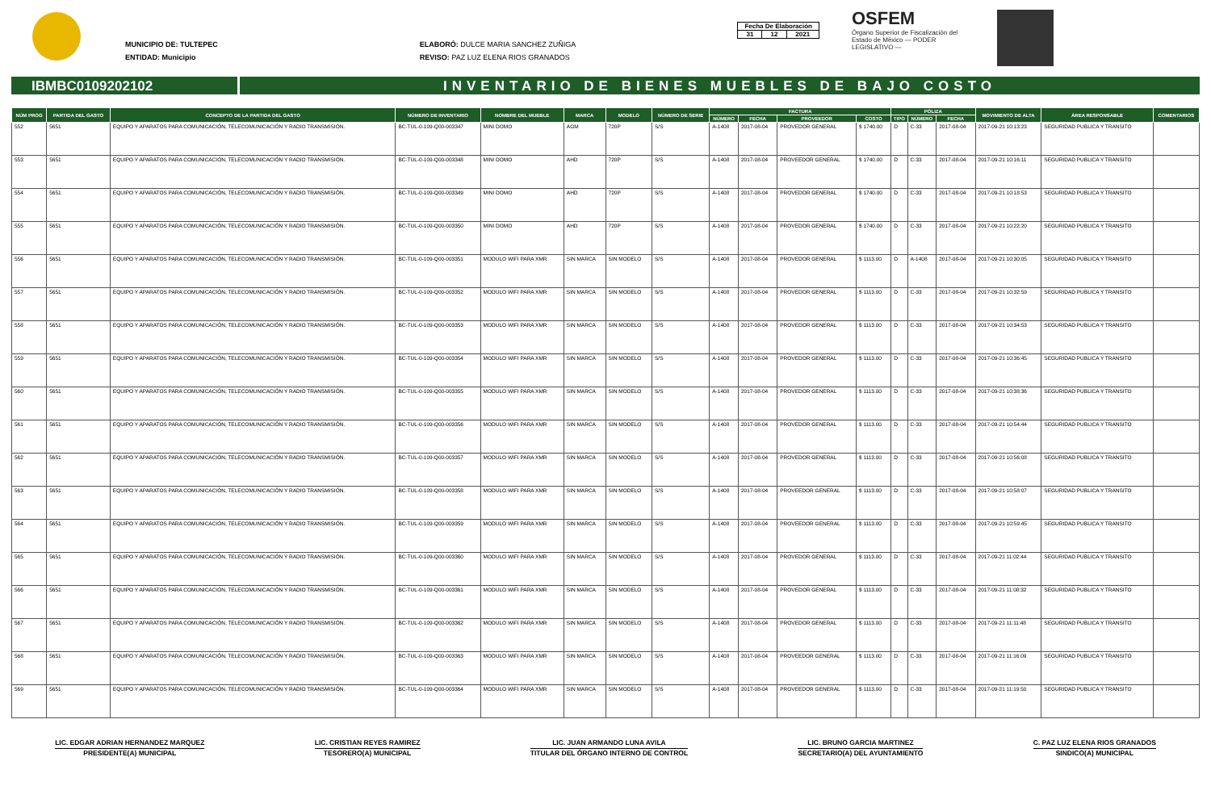MUNICIPIO DE: TULTEPEC
ENTIDAD: Municipio
ELABORÓ: DULCE MARIA SANCHEZ ZUÑIGA
REVISO: PAZ LUZ ELENA RIOS GRANADOS
| Fecha De Elaboración | | |
| 31 | 12 | 2021 |
OSFEM
Órgano Superior de Fiscalización del Estado de México — PODER LEGISLATIVO —
IBMBC0109202102 INVENTARIO DE BIENES MUEBLES DE BAJO COSTO
| NÚM PROG | PARTIDA DEL GASTO | CONCEPTO DE LA PARTIDA DEL GASTO | NÚMERO DE INVENTARIO | NOMBRE DEL MUEBLE | MARCA | MODELO | NÚMERO DE SERIE | FACTURA | | | | PÓLIZA | | | MOVIMIENTO DE ALTA | ÁREA RESPONSABLE | COMENTARIOS |
| --- | --- | --- | --- | --- | --- | --- | --- | --- | --- | --- | --- | --- | --- | --- | --- | --- | --- |
| | | | | | | | | NÚMERO | FECHA | PROVEEDOR | COSTO | TIPO | NÚMERO | FECHA | | | |
| 552 | 5651 | EQUIPO Y APARATOS PARA COMUNICACIÓN, TELECOMUNICACIÓN Y RADIO TRANSMISIÓN. | BC-TUL-0-109-Q00-003347 | MINI DOMO | AGM | 720P | S/S | A-1408 | 2017-08-04 | PROVEDOR GENERAL | $ 1740.00 | D | C-33 | 2017-08-04 | 2017-09-21 10:13:23 | SEGURIDAD PUBLICA Y TRANSITO | |
| 553 | 5651 | EQUIPO Y APARATOS PARA COMUNICACIÓN, TELECOMUNICACIÓN Y RADIO TRANSMISIÓN. | BC-TUL-0-109-Q00-003348 | MINI DOMO | AHD | 720P | S/S | A-1408 | 2017-08-04 | PROVEEDOR GENERAL | $ 1740.00 | D | C-33 | 2017-08-04 | 2017-09-21 10:16:11 | SEGURIDAD PUBLICA Y TRANSITO | |
| 554 | 5651 | EQUIPO Y APARATOS PARA COMUNICACIÓN, TELECOMUNICACIÓN Y RADIO TRANSMISIÓN. | BC-TUL-0-109-Q00-003349 | MINI DOMO | AHD | 720P | S/S | A-1408 | 2017-08-04 | PROVEDOR GENERAL | $ 1740.00 | D | C-33 | 2017-08-04 | 2017-09-21 10:18:53 | SEGURIDAD PUBLICA Y TRANSITO | |
| 555 | 5651 | EQUIPO Y APARATOS PARA COMUNICACIÓN, TELECOMUNICACIÓN Y RADIO TRANSMISIÓN. | BC-TUL-0-109-Q00-003350 | MINI DOMO | AHD | 720P | S/S | A-1408 | 2017-08-04 | PROVEDOR GENERAL | $ 1740.00 | D | C-33 | 2017-08-04 | 2017-09-21 10:22:20 | SEGURIDAD PUBLICA Y TRANSITO | |
| 556 | 5651 | EQUIPO Y APARATOS PARA COMUNICACIÓN, TELECOMUNICACIÓN Y RADIO TRANSMISIÓN. | BC-TUL-0-109-Q00-003351 | MODULO WIFI PARA XMR | SIN MARCA | SIN MODELO | S/S | A-1408 | 2017-08-04 | PROVEDOR GENERAL | $ 1113.00 | D | A-1408 | 2017-08-04 | 2017-09-21 10:30:05 | SEGURIDAD PUBLICA Y TRANSITO | |
| 557 | 5651 | EQUIPO Y APARATOS PARA COMUNICACIÓN, TELECOMUNICACIÓN Y RADIO TRANSMISIÓN. | BC-TUL-0-109-Q00-003352 | MODULO WIFI PARA XMR | SIN MARCA | SIN MODELO | S/S | A-1408 | 2017-08-04 | PROVEDOR GENERAL | $ 1113.00 | D | C-33 | 2017-08-04 | 2017-09-21 10:32:59 | SEGURIDAD PUBLICA Y TRANSITO | |
| 558 | 5651 | EQUIPO Y APARATOS PARA COMUNICACIÓN, TELECOMUNICACIÓN Y RADIO TRANSMISIÓN. | BC-TUL-0-109-Q00-003353 | MODULO WIFI PARA XMR | SIN MARCA | SIN MODELO | S/S | A-1408 | 2017-08-04 | PROVEDOR GENERAL | $ 1113.00 | D | C-33 | 2017-08-04 | 2017-09-21 10:34:53 | SEGURIDAD PUBLICA Y TRANSITO | |
| 559 | 5651 | EQUIPO Y APARATOS PARA COMUNICACIÓN, TELECOMUNICACIÓN Y RADIO TRANSMISIÓN. | BC-TUL-0-109-Q00-003354 | MODULO WIFI PARA XMR | SIN MARCA | SIN MODELO | S/S | A-1408 | 2017-08-04 | PROVEDOR GENERAL | $ 1113.00 | D | C-33 | 2017-08-04 | 2017-09-21 10:36:45 | SEGURIDAD PUBLICA Y TRANSITO | |
| 560 | 5651 | EQUIPO Y APARATOS PARA COMUNICACIÓN, TELECOMUNICACIÓN Y RADIO TRANSMISIÓN. | BC-TUL-0-109-Q00-003355 | MODULO WIFI PARA XMR | SIN MARCA | SIN MODELO | S/S | A-1408 | 2017-08-04 | PROVEDOR GENERAL | $ 1113.00 | D | C-33 | 2017-08-04 | 2017-09-21 10:38:36 | SEGURIDAD PUBLICA Y TRANSITO | |
| 561 | 5651 | EQUIPO Y APARATOS PARA COMUNICACIÓN, TELECOMUNICACIÓN Y RADIO TRANSMISIÓN. | BC-TUL-0-109-Q00-003356 | MODULO WIFI PARA XMR | SIN MARCA | SIN MODELO | S/S | A-1408 | 2017-08-04 | PROVEDOR GENERAL | $ 1113.00 | D | C-33 | 2017-08-04 | 2017-09-21 10:54:44 | SEGURIDAD PUBLICA Y TRANSITO | |
| 562 | 5651 | EQUIPO Y APARATOS PARA COMUNICACIÓN, TELECOMUNICACIÓN Y RADIO TRANSMISIÓN. | BC-TUL-0-109-Q00-003357 | MODULO WIFI PARA XMR | SIN MARCA | SIN MODELO | S/S | A-1408 | 2017-08-04 | PROVEDOR GENERAL | $ 1113.00 | D | C-33 | 2017-08-04 | 2017-09-21 10:56:08 | SEGURIDAD PUBLICA Y TRANSITO | |
| 563 | 5651 | EQUIPO Y APARATOS PARA COMUNICACIÓN, TELECOMUNICACIÓN Y RADIO TRANSMISIÓN. | BC-TUL-0-109-Q00-003358 | MODULO WIFI PARA XMR | SIN MARCA | SIN MODELO | S/S | A-1408 | 2017-08-04 | PROVEEDOR GENERAL | $ 1113.00 | D | C-33 | 2017-08-04 | 2017-09-21 10:58:07 | SEGURIDAD PUBLICA Y TRANSITO | |
| 564 | 5651 | EQUIPO Y APARATOS PARA COMUNICACIÓN, TELECOMUNICACIÓN Y RADIO TRANSMISIÓN. | BC-TUL-0-109-Q00-003359 | MODULO WIFI PARA XMR | SIN MARCA | SIN MODELO | S/S | A-1408 | 2017-08-04 | PROVEEDOR GENERAL | $ 1113.00 | D | C-33 | 2017-08-04 | 2017-09-21 10:59:45 | SEGURIDAD PUBLICA Y TRANSITO | |
| 565 | 5651 | EQUIPO Y APARATOS PARA COMUNICACIÓN, TELECOMUNICACIÓN Y RADIO TRANSMISIÓN. | BC-TUL-0-109-Q00-003360 | MODULO WIFI PARA XMR | SIN MARCA | SIN MODELO | S/S | A-1408 | 2017-08-04 | PROVEDOR GENERAL | $ 1113.00 | D | C-33 | 2017-08-04 | 2017-09-21 11:02:44 | SEGURIDAD PUBLICA Y TRANSITO | |
| 566 | 5651 | EQUIPO Y APARATOS PARA COMUNICACIÓN, TELECOMUNICACIÓN Y RADIO TRANSMISIÓN. | BC-TUL-0-109-Q00-003361 | MODULO WIFI PARA XMR | SIN MARCA | SIN MODELO | S/S | A-1408 | 2017-08-04 | PROVEDOR GENERAL | $ 1113.00 | D | C-33 | 2017-08-04 | 2017-09-21 11:08:32 | SEGURIDAD PUBLICA Y TRANSITO | |
| 567 | 5651 | EQUIPO Y APARATOS PARA COMUNICACIÓN, TELECOMUNICACIÓN Y RADIO TRANSMISIÓN. | BC-TUL-0-109-Q00-003362 | MODULO WIFI PARA XMR | SIN MARCA | SIN MODELO | S/S | A-1408 | 2017-08-04 | PROVEDOR GENERAL | $ 1113.00 | D | C-33 | 2017-08-04 | 2017-09-21 11:11:48 | SEGURIDAD PUBLICA Y TRANSITO | |
| 568 | 5651 | EQUIPO Y APARATOS PARA COMUNICACIÓN, TELECOMUNICACIÓN Y RADIO TRANSMISIÓN. | BC-TUL-0-109-Q00-003363 | MODULO WIFI PARA XMR | SIN MARCA | SIN MODELO | S/S | A-1408 | 2017-08-04 | PROVEEDOR GENERAL | $ 1113.00 | D | C-33 | 2017-08-04 | 2017-09-21 11:16:09 | SEGURIDAD PUBLICA Y TRANSITO | |
| 569 | 5651 | EQUIPO Y APARATOS PARA COMUNICACIÓN, TELECOMUNICACIÓN Y RADIO TRANSMISIÓN. | BC-TUL-0-109-Q00-003364 | MODULO WIFI PARA XMR | SIN MARCA | SIN MODELO | S/S | A-1408 | 2017-08-04 | PROVEEDOR GENERAL | $ 1113.00 | D | C-33 | 2017-08-04 | 2017-09-21 11:19:50 | SEGURIDAD PUBLICA Y TRANSITO | |
LIC. EDGAR ADRIAN HERNANDEZ MARQUEZ
PRESIDENTE(A) MUNICIPAL
LIC. CRISTIAN REYES RAMIREZ
TESORERO(A) MUNICIPAL
LIC. JUAN ARMANDO LUNA AVILA
TITULAR DEL ÓRGANO INTERNO DE CONTROL
LIC. BRUNO GARCIA MARTINEZ
SECRETARIO(A) DEL AYUNTAMIENTO
C. PAZ LUZ ELENA RIOS GRANADOS
SINDICO(A) MUNICIPAL